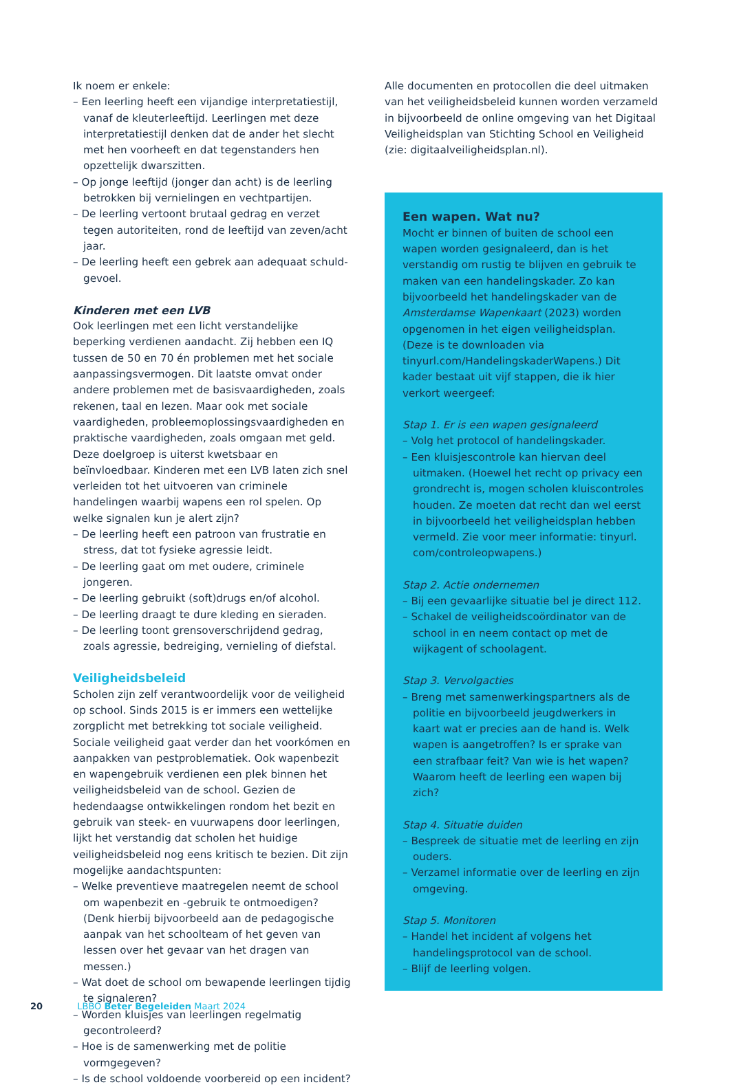Ik noem er enkele:
– Een leerling heeft een vijandige interpretatiestijl, vanaf de kleuterleeftijd. Leerlingen met deze interpretatiestijl denken dat de ander het slecht met hen voorheeft en dat tegenstanders hen opzettelijk dwarszitten.
– Op jonge leeftijd (jonger dan acht) is de leerling betrokken bij vernielingen en vechtpartijen.
– De leerling vertoont brutaal gedrag en verzet tegen autoriteiten, rond de leeftijd van zeven/acht jaar.
– De leerling heeft een gebrek aan adequaat schuld­gevoel.
Kinderen met een LVB
Ook leerlingen met een licht verstandelijke beperking verdienen aandacht. Zij hebben een IQ tussen de 50 en 70 én problemen met het sociale aanpassingsvermogen. Dit laatste omvat onder andere problemen met de basis­vaardigheden, zoals rekenen, taal en lezen. Maar ook met sociale vaardigheden, probleemoplossingsvaardigheden en praktische vaardigheden, zoals omgaan met geld. Deze doelgroep is uiterst kwetsbaar en beïnvloedbaar. Kinderen met een LVB laten zich snel verleiden tot het uitvoeren van criminele handelingen waarbij wapens een rol spelen. Op welke signalen kun je alert zijn?
– De leerling heeft een patroon van frustratie en stress, dat tot fysieke agressie leidt.
– De leerling gaat om met oudere, criminele jongeren.
– De leerling gebruikt (soft)drugs en/of alcohol.
– De leerling draagt te dure kleding en sieraden.
– De leerling toont grensoverschrijdend gedrag, zoals agressie, bedreiging, vernieling of diefstal.
Veiligheidsbeleid
Scholen zijn zelf verantwoordelijk voor de veiligheid op school. Sinds 2015 is er immers een wettelijke zorgplicht met betrekking tot sociale veiligheid. Sociale veiligheid gaat verder dan het voorkómen en aanpakken van pest­problematiek. Ook wapenbezit en wapengebruik verdie­nen een plek binnen het veiligheidsbeleid van de school. Gezien de hedendaagse ontwikkelingen rondom het bezit en gebruik van steek- en vuurwapens door leerlingen, lijkt het verstandig dat scholen het huidige veiligheidsbeleid nog eens kritisch te bezien. Dit zijn mogelijke aandachts­punten:
– Welke preventieve maatregelen neemt de school om wapenbezit en -gebruik te ontmoedigen? (Denk hierbij bijvoorbeeld aan de pedagogische aanpak van het schoolteam of het geven van lessen over het gevaar van het dragen van messen.)
– Wat doet de school om bewapende leerlingen tijdig te signaleren?
– Worden kluisjes van leerlingen regelmatig gecontro­leerd?
– Hoe is de samenwerking met de politie vormgegeven?
– Is de school voldoende voorbereid op een incident?
Alle documenten en protocollen die deel uitmaken van het veiligheidsbeleid kunnen worden verzameld in bijvoorbeeld de online omgeving van het Digitaal Veiligheidsplan van Stichting School en Veiligheid (zie: digitaalveiligheidsplan.nl).
Een wapen. Wat nu?
Mocht er binnen of buiten de school een wapen worden gesignaleerd, dan is het verstandig om rustig te blijven en gebruik te maken van een handelingskader. Zo kan bijvoorbeeld het handelingskader van de Amsterdamse Wapenkaart (2023) worden opgenomen in het eigen veiligheidsplan. (Deze is te downloaden via tinyurl.com/HandelingskaderWapens.) Dit kader bestaat uit vijf stappen, die ik hier verkort weergeef:
Stap 1. Er is een wapen gesignaleerd
– Volg het protocol of handelingskader.
– Een kluisjescontrole kan hiervan deel uitmaken. (Hoewel het recht op privacy een grondrecht is, mogen scholen kluiscontroles houden. Ze moeten dat recht dan wel eerst in bijvoorbeeld het veiligheidsplan hebben vermeld. Zie voor meer informatie: tinyurl. com/controleopwapens.)
Stap 2. Actie ondernemen
– Bij een gevaarlijke situatie bel je direct 112.
– Schakel de veiligheidscoördinator van de school in en neem contact op met de wijkagent of schoolagent.
Stap 3. Vervolgacties
– Breng met samenwerkingspartners als de politie en bijvoorbeeld jeugdwerkers in kaart wat er precies aan de hand is. Welk wapen is aangetroffen? Is er sprake van een strafbaar feit? Van wie is het wapen? Waarom heeft de leerling een wapen bij zich?
Stap 4. Situatie duiden
– Bespreek de situatie met de leerling en zijn ouders.
– Verzamel informatie over de leerling en zijn omgeving.
Stap 5. Monitoren
– Handel het incident af volgens het handelingsprotocol van de school.
– Blijf de leerling volgen.
20 LBBO Beter Begeleiden Maart 2024